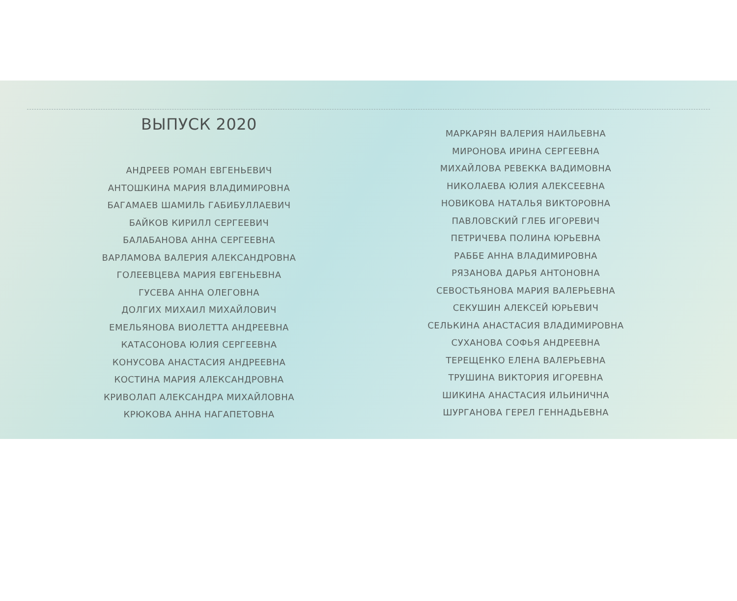ВЫПУСК 2020
АНДРЕЕВ РОМАН ЕВГЕНЬЕВИЧ
АНТОШКИНА МАРИЯ ВЛАДИМИРОВНА
БАГАМАЕВ ШАМИЛЬ ГАБИБУЛЛАЕВИЧ
БАЙКОВ КИРИЛЛ СЕРГЕЕВИЧ
БАЛАБАНОВА АННА СЕРГЕЕВНА
ВАРЛАМОВА ВАЛЕРИЯ АЛЕКСАНДРОВНА
ГОЛЕЕВЦЕВА МАРИЯ ЕВГЕНЬЕВНА
ГУСЕВА АННА ОЛЕГОВНА
ДОЛГИХ МИХАИЛ МИХАЙЛОВИЧ
ЕМЕЛЬЯНОВА ВИОЛЕТТА АНДРЕЕВНА
КАТАСОНОВА ЮЛИЯ СЕРГЕЕВНА
КОНУСОВА АНАСТАСИЯ АНДРЕЕВНА
КОСТИНА МАРИЯ АЛЕКСАНДРОВНА
КРИВОЛАП АЛЕКСАНДРА МИХАЙЛОВНА
КРЮКОВА АННА НАГАПЕТОВНА
МАРКАРЯН ВАЛЕРИЯ НАИЛЬЕВНА
МИРОНОВА ИРИНА СЕРГЕЕВНА
МИХАЙЛОВА РЕВЕККА ВАДИМОВНА
НИКОЛАЕВА ЮЛИЯ АЛЕКСЕЕВНА
НОВИКОВА НАТАЛЬЯ ВИКТОРОВНА
ПАВЛОВСКИЙ ГЛЕБ ИГОРЕВИЧ
ПЕТРИЧЕВА ПОЛИНА ЮРЬЕВНА
РАББЕ АННА ВЛАДИМИРОВНА
РЯЗАНОВА ДАРЬЯ АНТОНОВНА
СЕВОСТЬЯНОВА МАРИЯ ВАЛЕРЬЕВНА
СЕКУШИН АЛЕКСЕЙ ЮРЬЕВИЧ
СЕЛЬКИНА АНАСТАСИЯ ВЛАДИМИРОВНА
СУХАНОВА СОФЬЯ АНДРЕЕВНА
ТЕРЕЩЕНКО ЕЛЕНА ВАЛЕРЬЕВНА
ТРУШИНА ВИКТОРИЯ ИГОРЕВНА
ШИКИНА АНАСТАСИЯ ИЛЬИНИЧНА
ШУРГАНОВА ГЕРЕЛ ГЕННАДЬЕВНА